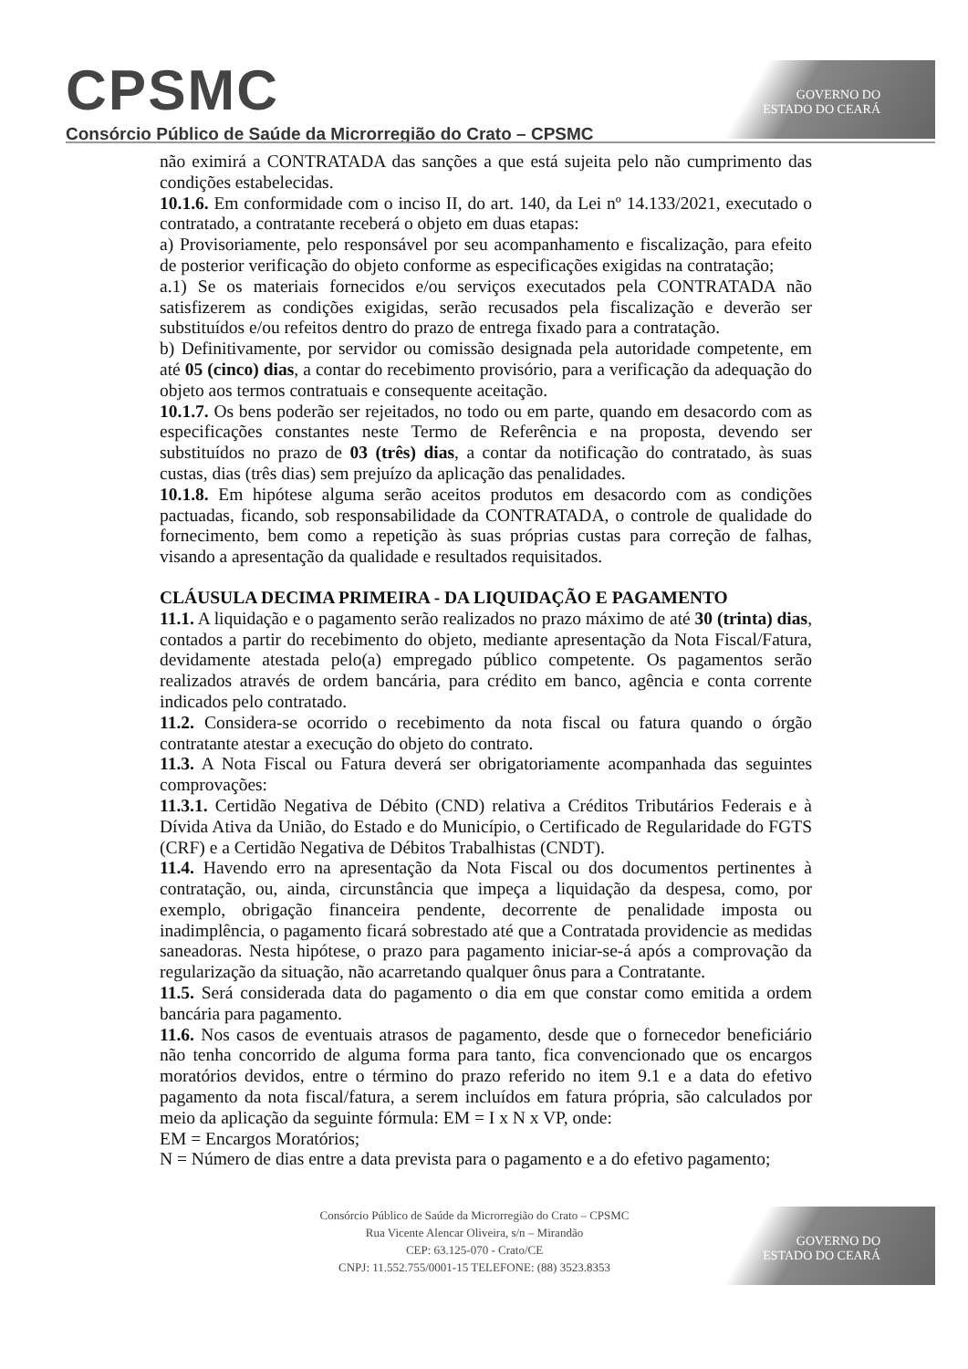CPSMC
Consórcio Público de Saúde da Microrregião do Crato – CPSMC
GOVERNO DO
ESTADO DO CEARÁ
não eximirá a CONTRATADA das sanções a que está sujeita pelo não cumprimento das condições estabelecidas.
10.1.6. Em conformidade com o inciso II, do art. 140, da Lei nº 14.133/2021, executado o contratado, a contratante receberá o objeto em duas etapas:
a) Provisoriamente, pelo responsável por seu acompanhamento e fiscalização, para efeito de posterior verificação do objeto conforme as especificações exigidas na contratação;
a.1) Se os materiais fornecidos e/ou serviços executados pela CONTRATADA não satisfizerem as condições exigidas, serão recusados pela fiscalização e deverão ser substituídos e/ou refeitos dentro do prazo de entrega fixado para a contratação.
b) Definitivamente, por servidor ou comissão designada pela autoridade competente, em até 05 (cinco) dias, a contar do recebimento provisório, para a verificação da adequação do objeto aos termos contratuais e consequente aceitação.
10.1.7. Os bens poderão ser rejeitados, no todo ou em parte, quando em desacordo com as especificações constantes neste Termo de Referência e na proposta, devendo ser substituídos no prazo de 03 (três) dias, a contar da notificação do contratado, às suas custas, dias (três dias) sem prejuízo da aplicação das penalidades.
10.1.8. Em hipótese alguma serão aceitos produtos em desacordo com as condições pactuadas, ficando, sob responsabilidade da CONTRATADA, o controle de qualidade do fornecimento, bem como a repetição às suas próprias custas para correção de falhas, visando a apresentação da qualidade e resultados requisitados.
CLÁUSULA DECIMA PRIMEIRA - DA LIQUIDAÇÃO E PAGAMENTO
11.1. A liquidação e o pagamento serão realizados no prazo máximo de até 30 (trinta) dias, contados a partir do recebimento do objeto, mediante apresentação da Nota Fiscal/Fatura, devidamente atestada pelo(a) empregado público competente. Os pagamentos serão realizados através de ordem bancária, para crédito em banco, agência e conta corrente indicados pelo contratado.
11.2. Considera-se ocorrido o recebimento da nota fiscal ou fatura quando o órgão contratante atestar a execução do objeto do contrato.
11.3. A Nota Fiscal ou Fatura deverá ser obrigatoriamente acompanhada das seguintes comprovações:
11.3.1. Certidão Negativa de Débito (CND) relativa a Créditos Tributários Federais e à Dívida Ativa da União, do Estado e do Município, o Certificado de Regularidade do FGTS (CRF) e a Certidão Negativa de Débitos Trabalhistas (CNDT).
11.4. Havendo erro na apresentação da Nota Fiscal ou dos documentos pertinentes à contratação, ou, ainda, circunstância que impeça a liquidação da despesa, como, por exemplo, obrigação financeira pendente, decorrente de penalidade imposta ou inadimplência, o pagamento ficará sobrestado até que a Contratada providencie as medidas saneadoras. Nesta hipótese, o prazo para pagamento iniciar-se-á após a comprovação da regularização da situação, não acarretando qualquer ônus para a Contratante.
11.5. Será considerada data do pagamento o dia em que constar como emitida a ordem bancária para pagamento.
11.6. Nos casos de eventuais atrasos de pagamento, desde que o fornecedor beneficiário não tenha concorrido de alguma forma para tanto, fica convencionado que os encargos moratórios devidos, entre o término do prazo referido no item 9.1 e a data do efetivo pagamento da nota fiscal/fatura, a serem incluídos em fatura própria, são calculados por meio da aplicação da seguinte fórmula: EM = I x N x VP, onde:
EM = Encargos Moratórios;
N = Número de dias entre a data prevista para o pagamento e a do efetivo pagamento;
Consórcio Público de Saúde da Microrregião do Crato – CPSMC
Rua Vicente Alencar Oliveira, s/n – Mirandão
CEP: 63.125-070 - Crato/CE
CNPJ: 11.552.755/0001-15 TELEFONE: (88) 3523.8353
GOVERNO DO
ESTADO DO CEARÁ